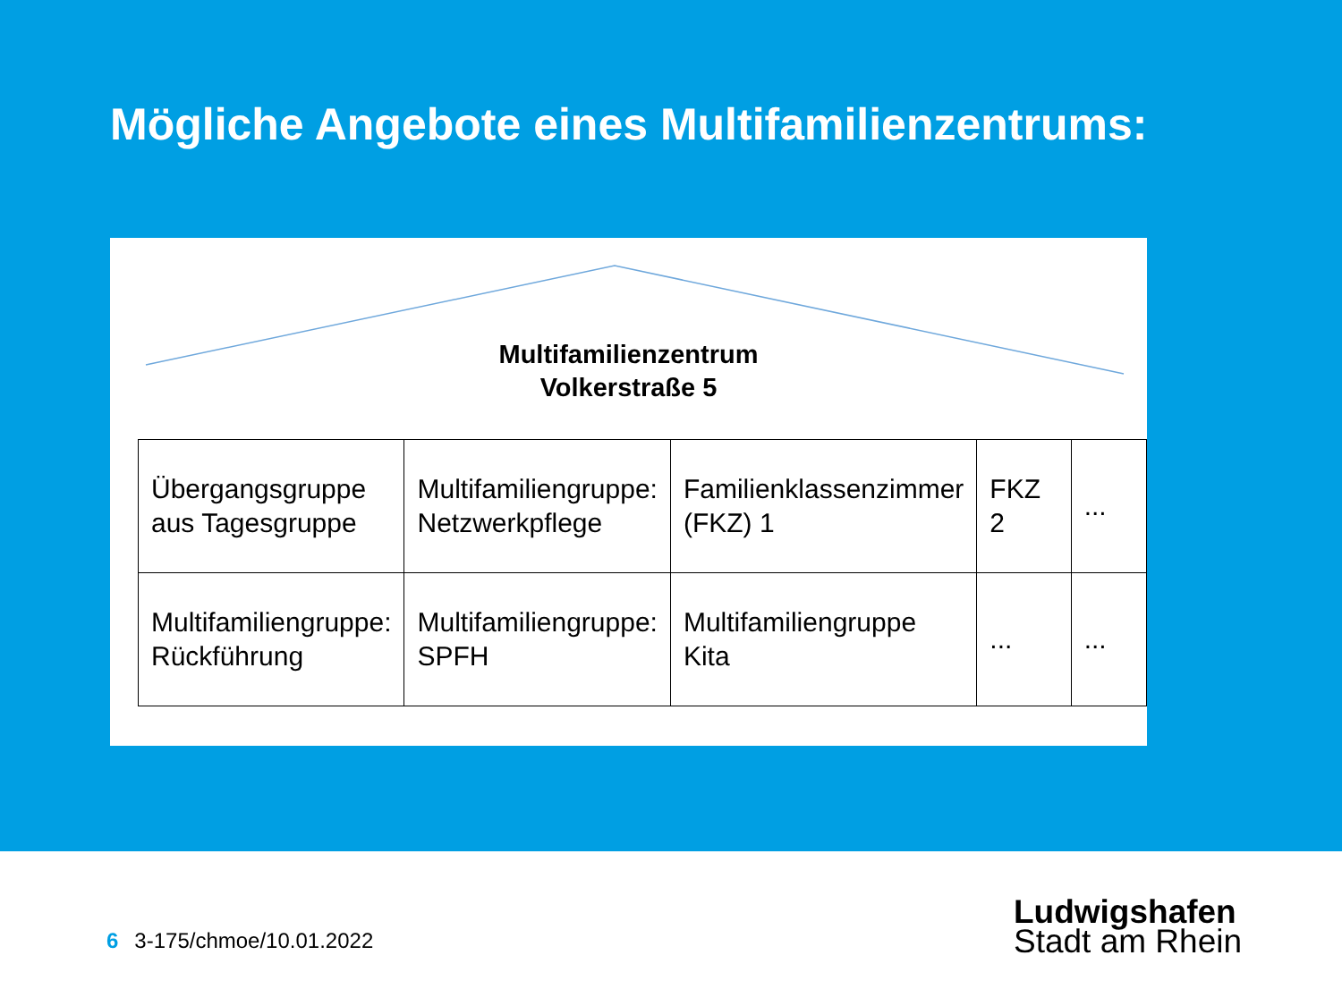Mögliche Angebote eines Multifamilienzentrums:
Multifamilienzentrum
Volkerstraße 5
| Übergangsgruppe aus Tagesgruppe | Multifamiliengruppe: Netzwerkpflege | Familienklassenzimmer (FKZ) 1 | FKZ 2 | ... |
| Multifamiliengruppe: Rückführung | Multifamiliengruppe: SPFH | Multifamiliengruppe Kita | ... | ... |
6 3-175/chmoe/10.01.2022
Ludwigshafen
Stadt am Rhein